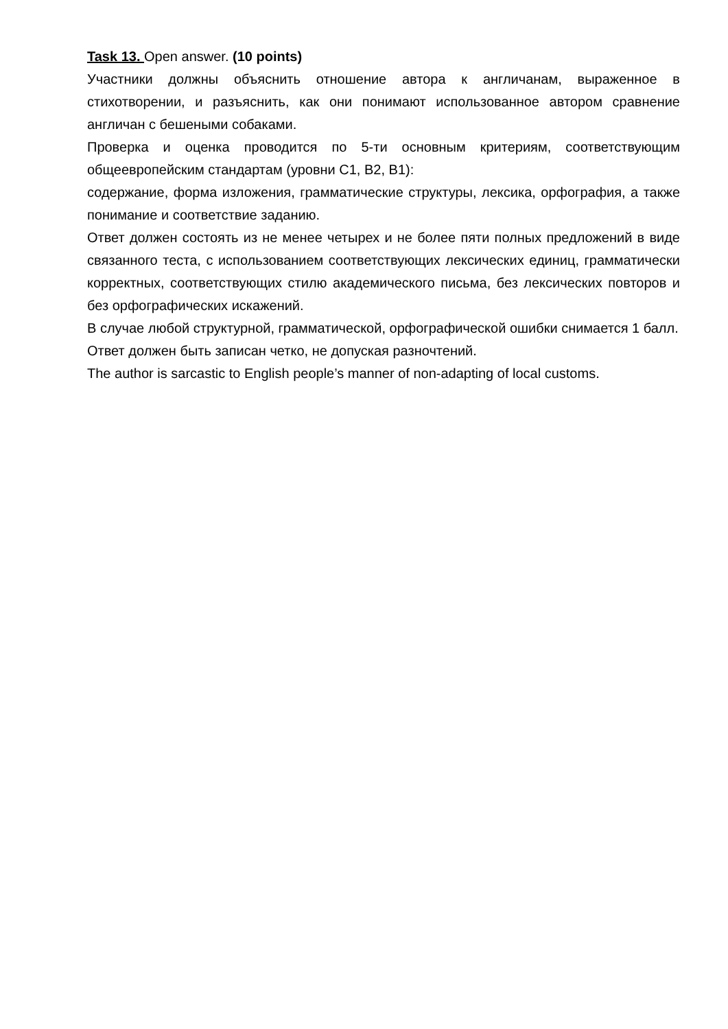Task 13. Open answer. (10 points)
Участники должны объяснить отношение автора к англичанам, выраженное в стихотворении, и разъяснить, как они понимают использованное автором сравнение англичан с бешеными собаками.
Проверка и оценка проводится по 5-ти основным критериям, соответствующим общеевропейским стандартам (уровни C1, B2, B1):
содержание, форма изложения, грамматические структуры, лексика, орфография, а также понимание и соответствие заданию.
Ответ должен состоять из не менее четырех и не более пяти полных предложений в виде связанного теста, с использованием соответствующих лексических единиц, грамматически корректных, соответствующих стилю академического письма, без лексических повторов и без орфографических искажений.
В случае любой структурной, грамматической, орфографической ошибки снимается 1 балл.
Ответ должен быть записан четко, не допуская разночтений.
The author is sarcastic to English people’s manner of non-adapting of local customs.